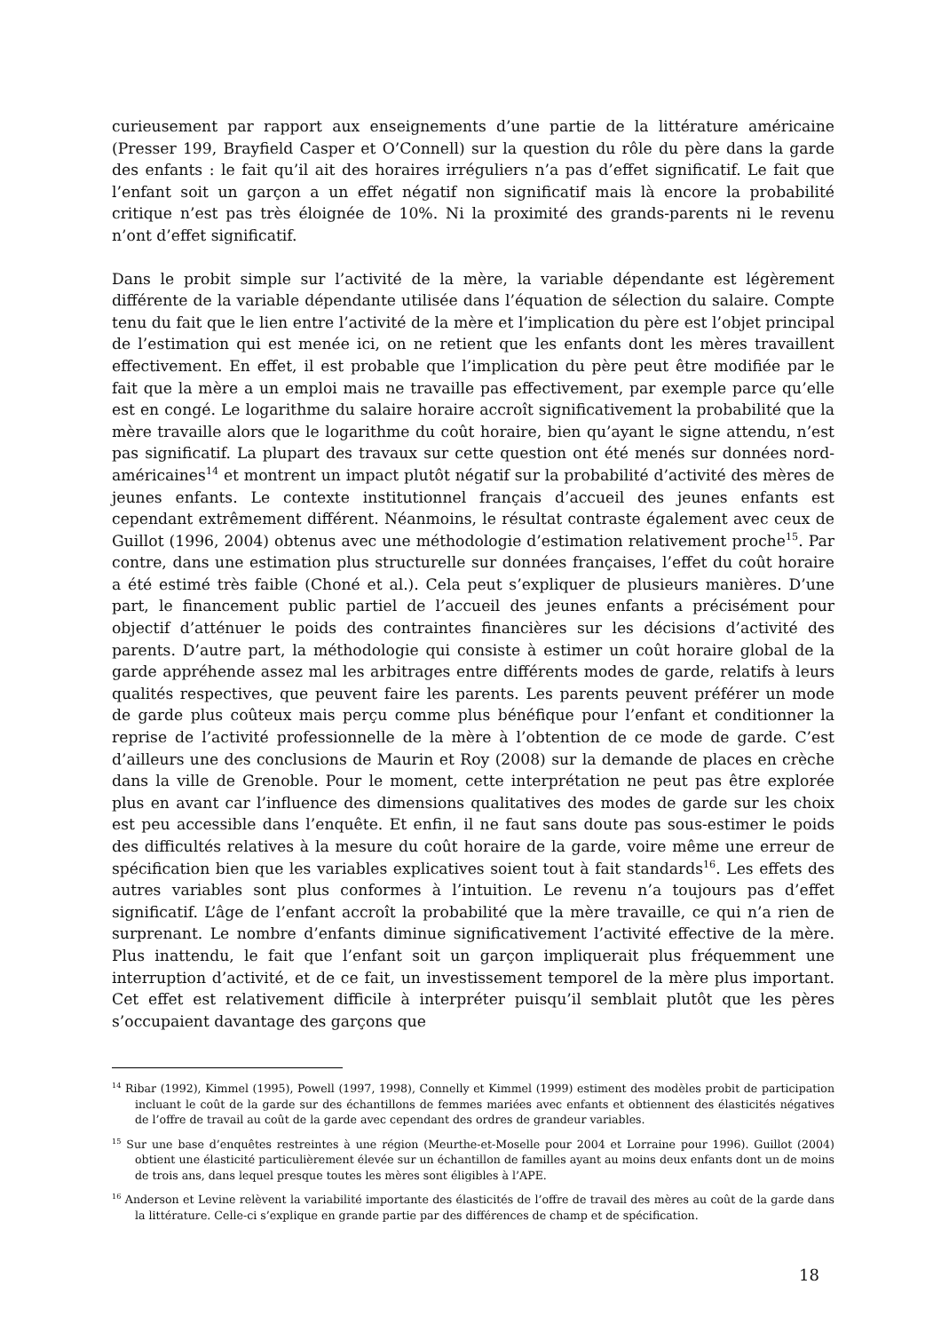curieusement par rapport aux enseignements d’une partie de la littérature américaine (Presser 199, Brayfield Casper et O’Connell) sur la question du rôle du père dans la garde des enfants : le fait qu’il ait des horaires irréguliers n’a pas d’effet significatif. Le fait que l’enfant soit un garçon a un effet négatif non significatif mais là encore la probabilité critique n’est pas très éloignée de 10%. Ni la proximité des grands-parents ni le revenu n’ont d’effet significatif.
Dans le probit simple sur l’activité de la mère, la variable dépendante est légèrement différente de la variable dépendante utilisée dans l’équation de sélection du salaire. Compte tenu du fait que le lien entre l’activité de la mère et l’implication du père est l’objet principal de l’estimation qui est menée ici, on ne retient que les enfants dont les mères travaillent effectivement. En effet, il est probable que l’implication du père peut être modifiée par le fait que la mère a un emploi mais ne travaille pas effectivement, par exemple parce qu’elle est en congé. Le logarithme du salaire horaire accroît significativement la probabilité que la mère travaille alors que le logarithme du coût horaire, bien qu’ayant le signe attendu, n’est pas significatif. La plupart des travaux sur cette question ont été menés sur données nord-américaines<sup>14</sup> et montrent un impact plutôt négatif sur la probabilité d’activité des mères de jeunes enfants. Le contexte institutionnel français d’accueil des jeunes enfants est cependant extrêmement différent. Néanmoins, le résultat contraste également avec ceux de Guillot (1996, 2004) obtenus avec une méthodologie d’estimation relativement proche<sup>15</sup>. Par contre, dans une estimation plus structurelle sur données françaises, l’effet du coût horaire a été estimé très faible (Choné et al.). Cela peut s’expliquer de plusieurs manières. D’une part, le financement public partiel de l’accueil des jeunes enfants a précisément pour objectif d’atténuer le poids des contraintes financières sur les décisions d’activité des parents. D’autre part, la méthodologie qui consiste à estimer un coût horaire global de la garde appréhende assez mal les arbitrages entre différents modes de garde, relatifs à leurs qualités respectives, que peuvent faire les parents. Les parents peuvent préférer un mode de garde plus coûteux mais perçu comme plus bénéfique pour l’enfant et conditionner la reprise de l’activité professionnelle de la mère à l’obtention de ce mode de garde. C’est d’ailleurs une des conclusions de Maurin et Roy (2008) sur la demande de places en crèche dans la ville de Grenoble. Pour le moment, cette interprétation ne peut pas être explorée plus en avant car l’influence des dimensions qualitatives des modes de garde sur les choix est peu accessible dans l’enquête. Et enfin, il ne faut sans doute pas sous-estimer le poids des difficultés relatives à la mesure du coût horaire de la garde, voire même une erreur de spécification bien que les variables explicatives soient tout à fait standards<sup>16</sup>. Les effets des autres variables sont plus conformes à l’intuition. Le revenu n’a toujours pas d’effet significatif. L’âge de l’enfant accroît la probabilité que la mère travaille, ce qui n’a rien de surprenant. Le nombre d’enfants diminue significativement l’activité effective de la mère. Plus inattendu, le fait que l’enfant soit un garçon impliquerait plus fréquemment une interruption d’activité, et de ce fait, un investissement temporel de la mère plus important. Cet effet est relativement difficile à interpréter puisqu’il semblait plutôt que les pères s’occupaient davantage des garçons que
<sup>14</sup> Ribar (1992), Kimmel (1995), Powell (1997, 1998), Connelly et Kimmel (1999) estiment des modèles probit de participation incluant le coût de la garde sur des échantillons de femmes mariées avec enfants et obtiennent des élasticités négatives de l’offre de travail au coût de la garde avec cependant des ordres de grandeur variables.
<sup>15</sup> Sur une base d’enquêtes restreintes à une région (Meurthe-et-Moselle pour 2004 et Lorraine pour 1996). Guillot (2004) obtient une élasticité particulièrement élevée sur un échantillon de familles ayant au moins deux enfants dont un de moins de trois ans, dans lequel presque toutes les mères sont éligibles à l’APE.
<sup>16</sup> Anderson et Levine relèvent la variabilité importante des élasticités de l’offre de travail des mères au coût de la garde dans la littérature. Celle-ci s’explique en grande partie par des différences de champ et de spécification.
18